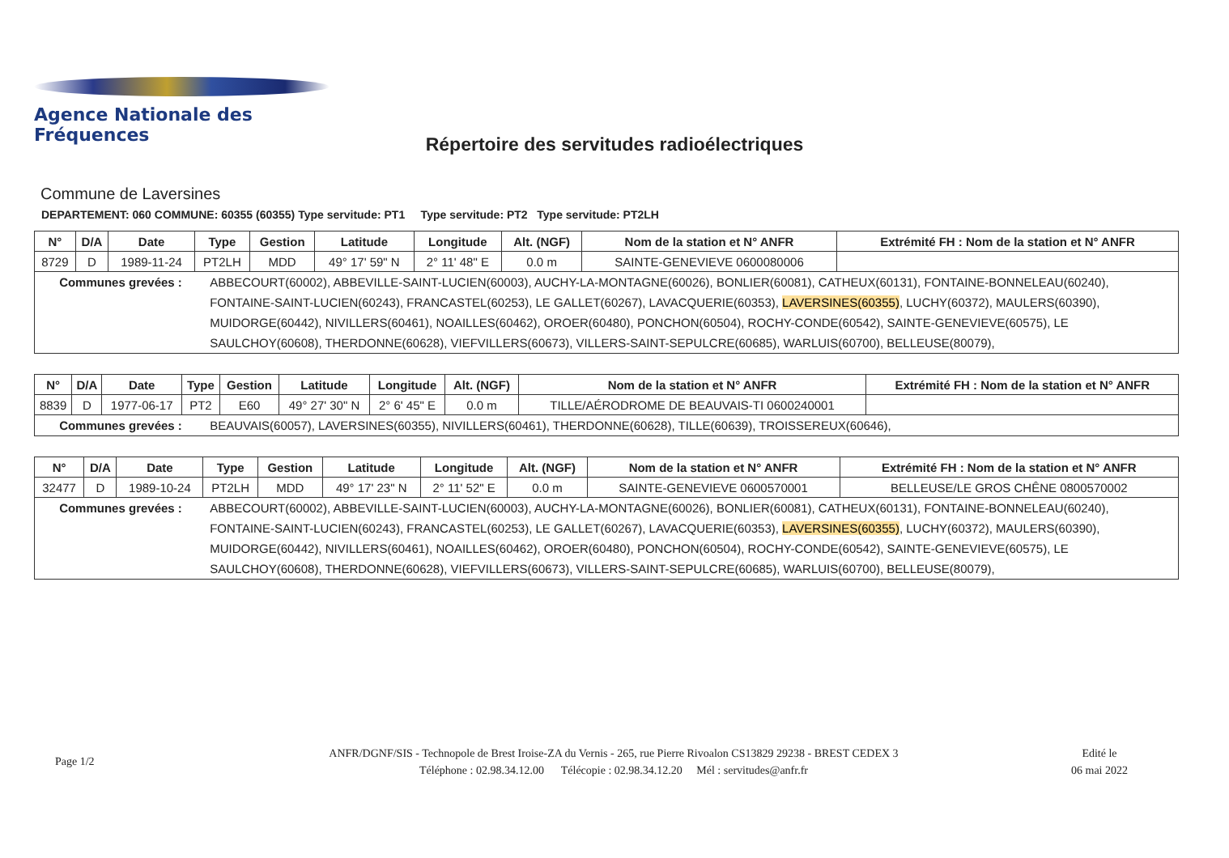Agence Nationale des Fréquences
Répertoire des servitudes radioélectriques
Commune de Laversines
DEPARTEMENT: 060 COMMUNE: 60355 (60355) Type servitude: PT1 Type servitude: PT2 Type servitude: PT2LH
| N° | D/A | Date | Type | Gestion | Latitude | Longitude | Alt. (NGF) | Nom de la station et N° ANFR | Extrémité FH : Nom de la station et N° ANFR |
| --- | --- | --- | --- | --- | --- | --- | --- | --- | --- |
| 8729 | D | 1989-11-24 | PT2LH | MDD | 49° 17' 59" N | 2° 11' 48" E | 0.0 m | SAINTE-GENEVIEVE 0600080006 | |
| Communes grevées : ABBECOURT(60002), ABBEVILLE-SAINT-LUCIEN(60003), AUCHY-LA-MONTAGNE(60026), BONLIER(60081), CATHEUX(60131), FONTAINE-BONNELEAU(60240), FONTAINE-SAINT-LUCIEN(60243), FRANCASTEL(60253), LE GALLET(60267), LAVACQUERIE(60353), LAVERSINES(60355) , LUCHY(60372), MAULERS(60390), MUIDORGE(60442), NIVILLERS(60461), NOAILLES(60462), OROER(60480), PONCHON(60504), ROCHY-CONDE(60542), SAINTE-GENEVIEVE(60575), LE SAULCHOY(60608), THERDONNE(60628), VIEFVILLERS(60673), VILLERS-SAINT-SEPULCRE(60685), WARLUIS(60700), BELLEUSE(80079), | | | | | | | | | |
| N° | D/A | Date | Type | Gestion | Latitude | Longitude | Alt. (NGF) | Nom de la station et N° ANFR | Extrémité FH : Nom de la station et N° ANFR |
| --- | --- | --- | --- | --- | --- | --- | --- | --- | --- |
| 8839 | D | 1977-06-17 | PT2 | E60 | 49° 27' 30" N | 2° 6' 45" E | 0.0 m | TILLE/AÉRODROME DE BEAUVAIS-TI 0600240001 | |
| Communes grevées : BEAUVAIS(60057), LAVERSINES(60355), NIVILLERS(60461), THERDONNE(60628), TILLE(60639), TROISSEREUX(60646), | | | | | | | | | |
| N° | D/A | Date | Type | Gestion | Latitude | Longitude | Alt. (NGF) | Nom de la station et N° ANFR | Extrémité FH : Nom de la station et N° ANFR |
| --- | --- | --- | --- | --- | --- | --- | --- | --- | --- |
| 32477 | D | 1989-10-24 | PT2LH | MDD | 49° 17' 23" N | 2° 11' 52" E | 0.0 m | SAINTE-GENEVIEVE 0600570001 | BELLEUSE/LE GROS CHÊNE 0800570002 |
| Communes grevées : ABBECOURT(60002), ABBEVILLE-SAINT-LUCIEN(60003), AUCHY-LA-MONTAGNE(60026), BONLIER(60081), CATHEUX(60131), FONTAINE-BONNELEAU(60240), FONTAINE-SAINT-LUCIEN(60243), FRANCASTEL(60253), LE GALLET(60267), LAVACQUERIE(60353), LAVERSINES(60355) , LUCHY(60372), MAULERS(60390), MUIDORGE(60442), NIVILLERS(60461), NOAILLES(60462), OROER(60480), PONCHON(60504), ROCHY-CONDE(60542), SAINTE-GENEVIEVE(60575), LE SAULCHOY(60608), THERDONNE(60628), VIEFVILLERS(60673), VILLERS-SAINT-SEPULCRE(60685), WARLUIS(60700), BELLEUSE(80079), | | | | | | | | | |
Page 1/2
ANFR/DGNF/SIS - Technopole de Brest Iroise-ZA du Vernis - 265, rue Pierre Rivoalon CS13829 29238 - BREST CEDEX 3
Téléphone : 02.98.34.12.00 Télécopie : 02.98.34.12.20 Mél : servitudes@anfr.fr
Edité le
06 mai 2022